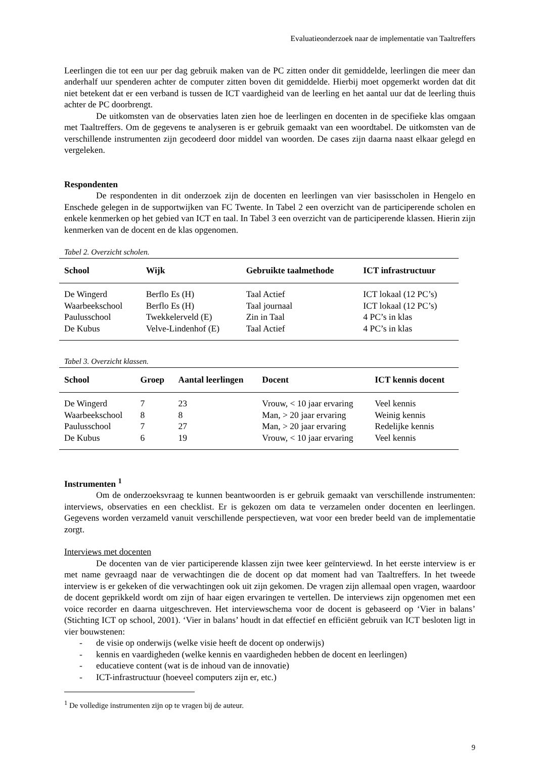Evaluatieonderzoek naar de implementatie van Taaltreffers
Leerlingen die tot een uur per dag gebruik maken van de PC zitten onder dit gemiddelde, leerlingen die meer dan anderhalf uur spenderen achter de computer zitten boven dit gemiddelde. Hierbij moet opgemerkt worden dat dit niet betekent dat er een verband is tussen de ICT vaardigheid van de leerling en het aantal uur dat de leerling thuis achter de PC doorbrengt.
De uitkomsten van de observaties laten zien hoe de leerlingen en docenten in de specifieke klas omgaan met Taaltreffers. Om de gegevens te analyseren is er gebruik gemaakt van een woordtabel. De uitkomsten van de verschillende instrumenten zijn gecodeerd door middel van woorden. De cases zijn daarna naast elkaar gelegd en vergeleken.
Respondenten
De respondenten in dit onderzoek zijn de docenten en leerlingen van vier basisscholen in Hengelo en Enschede gelegen in de supportwijken van FC Twente. In Tabel 2 een overzicht van de participerende scholen en enkele kenmerken op het gebied van ICT en taal. In Tabel 3 een overzicht van de participerende klassen. Hierin zijn kenmerken van de docent en de klas opgenomen.
Tabel 2. Overzicht scholen.
| School | Wijk | Gebruikte taalmethode | ICT infrastructuur |
| --- | --- | --- | --- |
| De Wingerd | Berflo Es (H) | Taal Actief | ICT lokaal (12 PC’s) |
| Waarbeekschool | Berflo Es (H) | Taal journaal | ICT lokaal (12 PC’s) |
| Paulusschool | Twekkelerveld (E) | Zin in Taal | 4 PC’s in klas |
| De Kubus | Velve-Lindenhof (E) | Taal Actief | 4 PC’s in klas |
Tabel 3. Overzicht klassen.
| School | Groep | Aantal leerlingen | Docent | ICT kennis docent |
| --- | --- | --- | --- | --- |
| De Wingerd | 7 | 23 | Vrouw, < 10 jaar ervaring | Veel kennis |
| Waarbeekschool | 8 | 8 | Man, > 20 jaar ervaring | Weinig kennis |
| Paulusschool | 7 | 27 | Man, > 20 jaar ervaring | Redelijke kennis |
| De Kubus | 6 | 19 | Vrouw, < 10 jaar ervaring | Veel kennis |
Instrumenten <sup>1</sup>
Om de onderzoeksvraag te kunnen beantwoorden is er gebruik gemaakt van verschillende instrumenten: interviews, observaties en een checklist. Er is gekozen om data te verzamelen onder docenten en leerlingen. Gegevens worden verzameld vanuit verschillende perspectieven, wat voor een breder beeld van de implementatie zorgt.
Interviews met docenten
De docenten van de vier participerende klassen zijn twee keer geïnterviewd. In het eerste interview is er met name gevraagd naar de verwachtingen die de docent op dat moment had van Taaltreffers. In het tweede interview is er gekeken of die verwachtingen ook uit zijn gekomen. De vragen zijn allemaal open vragen, waardoor de docent geprikkeld wordt om zijn of haar eigen ervaringen te vertellen. De interviews zijn opgenomen met een voice recorder en daarna uitgeschreven. Het interviewschema voor de docent is gebaseerd op ‘Vier in balans’ (Stichting ICT op school, 2001). ‘Vier in balans’ houdt in dat effectief en efficiënt gebruik van ICT besloten ligt in vier bouwstenen:
- de visie op onderwijs (welke visie heeft de docent op onderwijs)
- kennis en vaardigheden (welke kennis en vaardigheden hebben de docent en leerlingen)
- educatieve content (wat is de inhoud van de innovatie)
- ICT-infrastructuur (hoeveel computers zijn er, etc.)
<sup>1</sup> De volledige instrumenten zijn op te vragen bij de auteur.
9